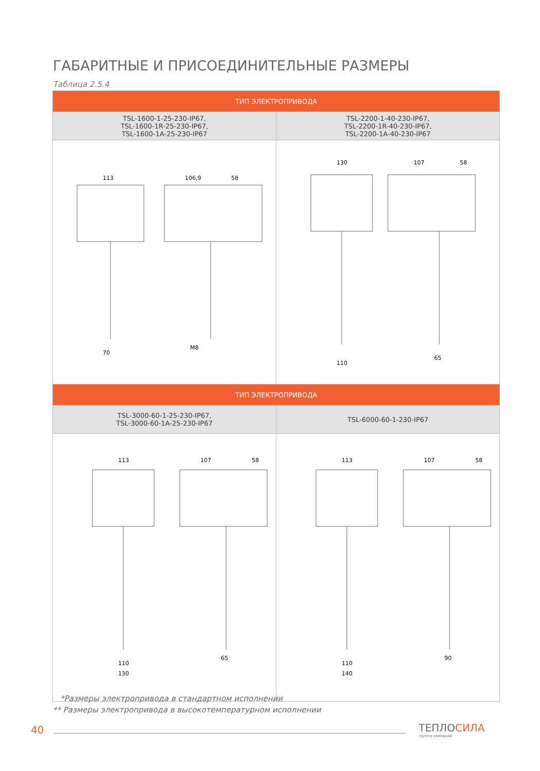ГАБАРИТНЫЕ И ПРИСОЕДИНИТЕЛЬНЫЕ РАЗМЕРЫ
Таблица 2.5.4
| ТИП ЭЛЕКТРОПРИВОДА | |
| --- | --- |
| TSL-1600-1-25-230-IP67, TSL-1600-1R-25-230-IP67, TSL-1600-1A-25-230-IP67 | TSL-2200-1-40-230-IP67, TSL-2200-1R-40-230-IP67, TSL-2200-1A-40-230-IP67 |
| 113 106,9 58 70 M8 | 130 107 58 65 110 |
| ТИП ЭЛЕКТРОПРИВОДА | |
| TSL-3000-60-1-25-230-IP67, TSL-3000-60-1A-25-230-IP67 | TSL-6000-60-1-230-IP67 |
| 113 107 58 110 130 65 | 113 107 58 110 140 90 |
*Размеры электропривода в стандартном исполнении
** Размеры электропривода в высокотемпературном исполнении
40
ТЕПЛОСИЛА
группа компаний